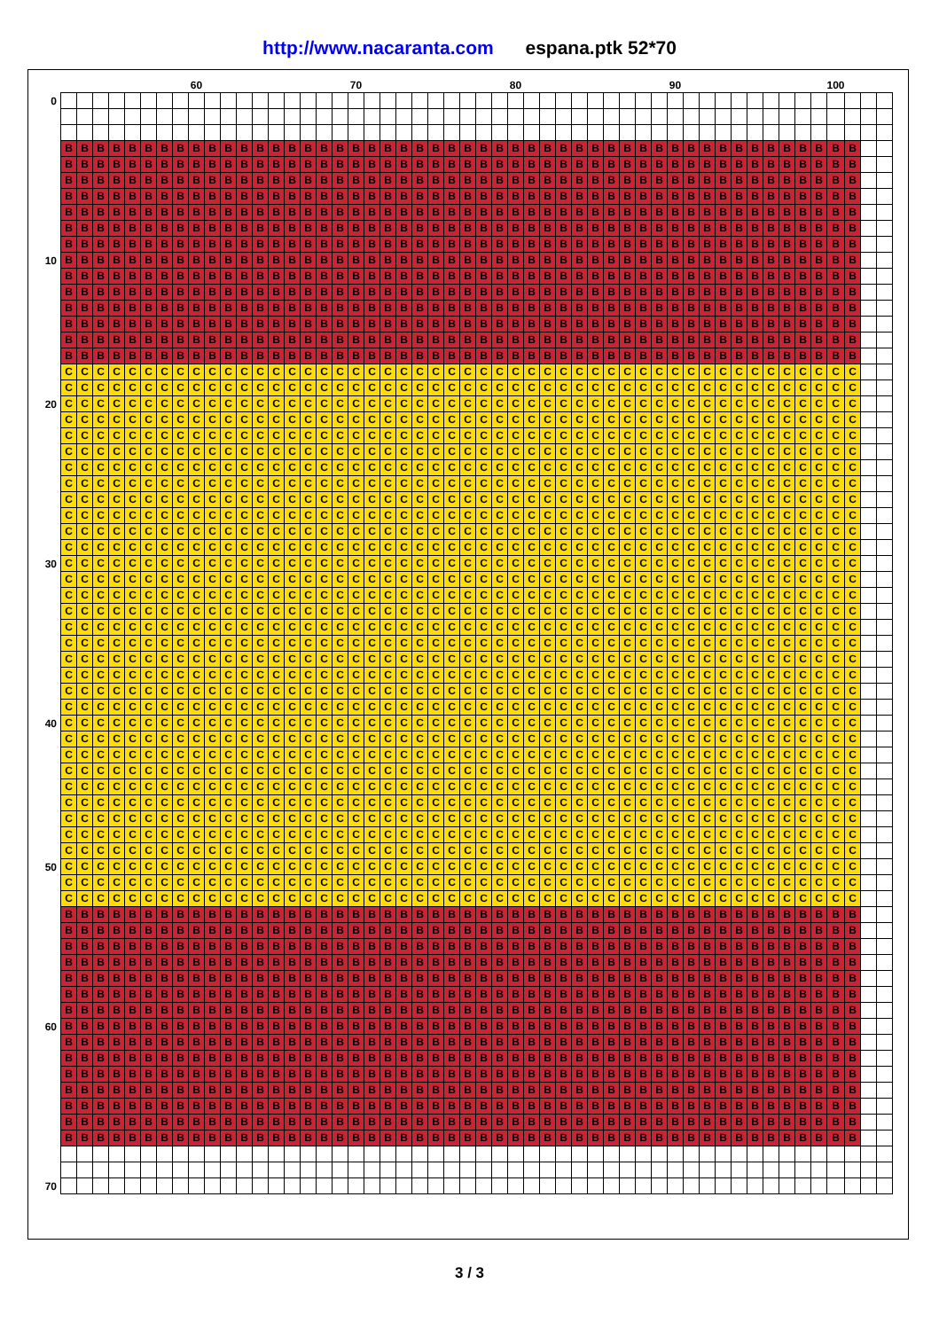http://www.nacaranta.com espana.ptk 52*70
| | | | | | | | | | 60 | | | | | | | | | | 70 | | | | | | | | | | 80 | | | | | | | | | | 90 | | | | | | | | | | 100 | | | |
| --- | --- | --- | --- | --- | --- | --- | --- | --- | --- | --- | --- | --- | --- | --- | --- | --- | --- | --- | --- | --- | --- | --- | --- | --- | --- | --- | --- | --- | --- | --- | --- | --- | --- | --- | --- | --- | --- | --- | --- | --- | --- | --- | --- | --- | --- | --- | --- | --- | --- | --- | --- | --- |
| 0 | | | | | | | | | | | | | | | | | | | | | | | | | | | | | | | | | | | | | | | | | | | | | | | | | | | | |
| | B | B | B | B | B | B | B | B | B | B | B | B | B | B | B | B | B | B | B | B | B | B | B | B | B | B | B | B | B | B | B | B | B | B | B | B | B | B | B | B | B | B | B | B | B | B | B | B | B | B | | |
| | B | B | B | B | B | B | B | B | B | B | B | B | B | B | B | B | B | B | B | B | B | B | B | B | B | B | B | B | B | B | B | B | B | B | B | B | B | B | B | B | B | B | B | B | B | B | B | B | B | B | | |
| | B | B | B | B | B | B | B | B | B | B | B | B | B | B | B | B | B | B | B | B | B | B | B | B | B | B | B | B | B | B | B | B | B | B | B | B | B | B | B | B | B | B | B | B | B | B | B | B | B | B | | |
| | B | B | B | B | B | B | B | B | B | B | B | B | B | B | B | B | B | B | B | B | B | B | B | B | B | B | B | B | B | B | B | B | B | B | B | B | B | B | B | B | B | B | B | B | B | B | B | B | B | B | | |
| | B | B | B | B | B | B | B | B | B | B | B | B | B | B | B | B | B | B | B | B | B | B | B | B | B | B | B | B | B | B | B | B | B | B | B | B | B | B | B | B | B | B | B | B | B | B | B | B | B | B | | |
| | B | B | B | B | B | B | B | B | B | B | B | B | B | B | B | B | B | B | B | B | B | B | B | B | B | B | B | B | B | B | B | B | B | B | B | B | B | B | B | B | B | B | B | B | B | B | B | B | B | B | | |
| | B | B | B | B | B | B | B | B | B | B | B | B | B | B | B | B | B | B | B | B | B | B | B | B | B | B | B | B | B | B | B | B | B | B | B | B | B | B | B | B | B | B | B | B | B | B | B | B | B | B | | |
| 10 | B | B | B | B | B | B | B | B | B | B | B | B | B | B | B | B | B | B | B | B | B | B | B | B | B | B | B | B | B | B | B | B | B | B | B | B | B | B | B | B | B | B | B | B | B | B | B | B | B | B | | |
| | B | B | B | B | B | B | B | B | B | B | B | B | B | B | B | B | B | B | B | B | B | B | B | B | B | B | B | B | B | B | B | B | B | B | B | B | B | B | B | B | B | B | B | B | B | B | B | B | B | B | | |
| | B | B | B | B | B | B | B | B | B | B | B | B | B | B | B | B | B | B | B | B | B | B | B | B | B | B | B | B | B | B | B | B | B | B | B | B | B | B | B | B | B | B | B | B | B | B | B | B | B | B | | |
| | B | B | B | B | B | B | B | B | B | B | B | B | B | B | B | B | B | B | B | B | B | B | B | B | B | B | B | B | B | B | B | B | B | B | B | B | B | B | B | B | B | B | B | B | B | B | B | B | B | B | | |
| | B | B | B | B | B | B | B | B | B | B | B | B | B | B | B | B | B | B | B | B | B | B | B | B | B | B | B | B | B | B | B | B | B | B | B | B | B | B | B | B | B | B | B | B | B | B | B | B | B | B | | |
| | B | B | B | B | B | B | B | B | B | B | B | B | B | B | B | B | B | B | B | B | B | B | B | B | B | B | B | B | B | B | B | B | B | B | B | B | B | B | B | B | B | B | B | B | B | B | B | B | B | B | | |
| | B | B | B | B | B | B | B | B | B | B | B | B | B | B | B | B | B | B | B | B | B | B | B | B | B | B | B | B | B | B | B | B | B | B | B | B | B | B | B | B | B | B | B | B | B | B | B | B | B | B | | |
| | C | C | C | C | C | C | C | C | C | C | C | C | C | C | C | C | C | C | C | C | C | C | C | C | C | C | C | C | C | C | C | C | C | C | C | C | C | C | C | C | C | C | C | C | C | C | C | C | C | C | | |
| | C | C | C | C | C | C | C | C | C | C | C | C | C | C | C | C | C | C | C | C | C | C | C | C | C | C | C | C | C | C | C | C | C | C | C | C | C | C | C | C | C | C | C | C | C | C | C | C | C | C | | |
| 20 | C | C | C | C | C | C | C | C | C | C | C | C | C | C | C | C | C | C | C | C | C | C | C | C | C | C | C | C | C | C | C | C | C | C | C | C | C | C | C | C | C | C | C | C | C | C | C | C | C | C | | |
| | C | C | C | C | C | C | C | C | C | C | C | C | C | C | C | C | C | C | C | C | C | C | C | C | C | C | C | C | C | C | C | C | C | C | C | C | C | C | C | C | C | C | C | C | C | C | C | C | C | C | | |
| | C | C | C | C | C | C | C | C | C | C | C | C | C | C | C | C | C | C | C | C | C | C | C | C | C | C | C | C | C | C | C | C | C | C | C | C | C | C | C | C | C | C | C | C | C | C | C | C | C | C | | |
| | C | C | C | C | C | C | C | C | C | C | C | C | C | C | C | C | C | C | C | C | C | C | C | C | C | C | C | C | C | C | C | C | C | C | C | C | C | C | C | C | C | C | C | C | C | C | C | C | C | C | | |
| | C | C | C | C | C | C | C | C | C | C | C | C | C | C | C | C | C | C | C | C | C | C | C | C | C | C | C | C | C | C | C | C | C | C | C | C | C | C | C | C | C | C | C | C | C | C | C | C | C | C | | |
| | C | C | C | C | C | C | C | C | C | C | C | C | C | C | C | C | C | C | C | C | C | C | C | C | C | C | C | C | C | C | C | C | C | C | C | C | C | C | C | C | C | C | C | C | C | C | C | C | C | C | | |
| | C | C | C | C | C | C | C | C | C | C | C | C | C | C | C | C | C | C | C | C | C | C | C | C | C | C | C | C | C | C | C | C | C | C | C | C | C | C | C | C | C | C | C | C | C | C | C | C | C | C | | |
| | C | C | C | C | C | C | C | C | C | C | C | C | C | C | C | C | C | C | C | C | C | C | C | C | C | C | C | C | C | C | C | C | C | C | C | C | C | C | C | C | C | C | C | C | C | C | C | C | C | C | | |
| | C | C | C | C | C | C | C | C | C | C | C | C | C | C | C | C | C | C | C | C | C | C | C | C | C | C | C | C | C | C | C | C | C | C | C | C | C | C | C | C | C | C | C | C | C | C | C | C | C | C | | |
| | C | C | C | C | C | C | C | C | C | C | C | C | C | C | C | C | C | C | C | C | C | C | C | C | C | C | C | C | C | C | C | C | C | C | C | C | C | C | C | C | C | C | C | C | C | C | C | C | C | C | | |
| 30 | C | C | C | C | C | C | C | C | C | C | C | C | C | C | C | C | C | C | C | C | C | C | C | C | C | C | C | C | C | C | C | C | C | C | C | C | C | C | C | C | C | C | C | C | C | C | C | C | C | C | | |
| | C | C | C | C | C | C | C | C | C | C | C | C | C | C | C | C | C | C | C | C | C | C | C | C | C | C | C | C | C | C | C | C | C | C | C | C | C | C | C | C | C | C | C | C | C | C | C | C | C | C | | |
| | C | C | C | C | C | C | C | C | C | C | C | C | C | C | C | C | C | C | C | C | C | C | C | C | C | C | C | C | C | C | C | C | C | C | C | C | C | C | C | C | C | C | C | C | C | C | C | C | C | C | | |
| | C | C | C | C | C | C | C | C | C | C | C | C | C | C | C | C | C | C | C | C | C | C | C | C | C | C | C | C | C | C | C | C | C | C | C | C | C | C | C | C | C | C | C | C | C | C | C | C | C | C | | |
| | C | C | C | C | C | C | C | C | C | C | C | C | C | C | C | C | C | C | C | C | C | C | C | C | C | C | C | C | C | C | C | C | C | C | C | C | C | C | C | C | C | C | C | C | C | C | C | C | C | C | | |
| | C | C | C | C | C | C | C | C | C | C | C | C | C | C | C | C | C | C | C | C | C | C | C | C | C | C | C | C | C | C | C | C | C | C | C | C | C | C | C | C | C | C | C | C | C | C | C | C | C | C | | |
| | C | C | C | C | C | C | C | C | C | C | C | C | C | C | C | C | C | C | C | C | C | C | C | C | C | C | C | C | C | C | C | C | C | C | C | C | C | C | C | C | C | C | C | C | C | C | C | C | C | C | | |
| | C | C | C | C | C | C | C | C | C | C | C | C | C | C | C | C | C | C | C | C | C | C | C | C | C | C | C | C | C | C | C | C | C | C | C | C | C | C | C | C | C | C | C | C | C | C | C | C | C | C | | |
| | C | C | C | C | C | C | C | C | C | C | C | C | C | C | C | C | C | C | C | C | C | C | C | C | C | C | C | C | C | C | C | C | C | C | C | C | C | C | C | C | C | C | C | C | C | C | C | C | C | C | | |
| | C | C | C | C | C | C | C | C | C | C | C | C | C | C | C | C | C | C | C | C | C | C | C | C | C | C | C | C | C | C | C | C | C | C | C | C | C | C | C | C | C | C | C | C | C | C | C | C | C | C | | |
| 40 | C | C | C | C | C | C | C | C | C | C | C | C | C | C | C | C | C | C | C | C | C | C | C | C | C | C | C | C | C | C | C | C | C | C | C | C | C | C | C | C | C | C | C | C | C | C | C | C | C | C | | |
| | C | C | C | C | C | C | C | C | C | C | C | C | C | C | C | C | C | C | C | C | C | C | C | C | C | C | C | C | C | C | C | C | C | C | C | C | C | C | C | C | C | C | C | C | C | C | C | C | C | C | | |
| | C | C | C | C | C | C | C | C | C | C | C | C | C | C | C | C | C | C | C | C | C | C | C | C | C | C | C | C | C | C | C | C | C | C | C | C | C | C | C | C | C | C | C | C | C | C | C | C | C | C | | |
| | C | C | C | C | C | C | C | C | C | C | C | C | C | C | C | C | C | C | C | C | C | C | C | C | C | C | C | C | C | C | C | C | C | C | C | C | C | C | C | C | C | C | C | C | C | C | C | C | C | C | | |
| | C | C | C | C | C | C | C | C | C | C | C | C | C | C | C | C | C | C | C | C | C | C | C | C | C | C | C | C | C | C | C | C | C | C | C | C | C | C | C | C | C | C | C | C | C | C | C | C | C | C | | |
| | C | C | C | C | C | C | C | C | C | C | C | C | C | C | C | C | C | C | C | C | C | C | C | C | C | C | C | C | C | C | C | C | C | C | C | C | C | C | C | C | C | C | C | C | C | C | C | C | C | C | | |
| | C | C | C | C | C | C | C | C | C | C | C | C | C | C | C | C | C | C | C | C | C | C | C | C | C | C | C | C | C | C | C | C | C | C | C | C | C | C | C | C | C | C | C | C | C | C | C | C | C | C | | |
| | C | C | C | C | C | C | C | C | C | C | C | C | C | C | C | C | C | C | C | C | C | C | C | C | C | C | C | C | C | C | C | C | C | C | C | C | C | C | C | C | C | C | C | C | C | C | C | C | C | C | | |
| | C | C | C | C | C | C | C | C | C | C | C | C | C | C | C | C | C | C | C | C | C | C | C | C | C | C | C | C | C | C | C | C | C | C | C | C | C | C | C | C | C | C | C | C | C | C | C | C | C | C | | |
| 50 | C | C | C | C | C | C | C | C | C | C | C | C | C | C | C | C | C | C | C | C | C | C | C | C | C | C | C | C | C | C | C | C | C | C | C | C | C | C | C | C | C | C | C | C | C | C | C | C | C | C | | |
| | C | C | C | C | C | C | C | C | C | C | C | C | C | C | C | C | C | C | C | C | C | C | C | C | C | C | C | C | C | C | C | C | C | C | C | C | C | C | C | C | C | C | C | C | C | C | C | C | C | C | | |
| | C | C | C | C | C | C | C | C | C | C | C | C | C | C | C | C | C | C | C | C | C | C | C | C | C | C | C | C | C | C | C | C | C | C | C | C | C | C | C | C | C | C | C | C | C | C | C | C | C | C | | |
| | B | B | B | B | B | B | B | B | B | B | B | B | B | B | B | B | B | B | B | B | B | B | B | B | B | B | B | B | B | B | B | B | B | B | B | B | B | B | B | B | B | B | B | B | B | B | B | B | B | B | | |
| | B | B | B | B | B | B | B | B | B | B | B | B | B | B | B | B | B | B | B | B | B | B | B | B | B | B | B | B | B | B | B | B | B | B | B | B | B | B | B | B | B | B | B | B | B | B | B | B | B | B | | |
| | B | B | B | B | B | B | B | B | B | B | B | B | B | B | B | B | B | B | B | B | B | B | B | B | B | B | B | B | B | B | B | B | B | B | B | B | B | B | B | B | B | B | B | B | B | B | B | B | B | B | | |
| | B | B | B | B | B | B | B | B | B | B | B | B | B | B | B | B | B | B | B | B | B | B | B | B | B | B | B | B | B | B | B | B | B | B | B | B | B | B | B | B | B | B | B | B | B | B | B | B | B | B | | |
| | B | B | B | B | B | B | B | B | B | B | B | B | B | B | B | B | B | B | B | B | B | B | B | B | B | B | B | B | B | B | B | B | B | B | B | B | B | B | B | B | B | B | B | B | B | B | B | B | B | B | | |
| | B | B | B | B | B | B | B | B | B | B | B | B | B | B | B | B | B | B | B | B | B | B | B | B | B | B | B | B | B | B | B | B | B | B | B | B | B | B | B | B | B | B | B | B | B | B | B | B | B | B | | |
| | B | B | B | B | B | B | B | B | B | B | B | B | B | B | B | B | B | B | B | B | B | B | B | B | B | B | B | B | B | B | B | B | B | B | B | B | B | B | B | B | B | B | B | B | B | B | B | B | B | B | | |
| 60 | B | B | B | B | B | B | B | B | B | B | B | B | B | B | B | B | B | B | B | B | B | B | B | B | B | B | B | B | B | B | B | B | B | B | B | B | B | B | B | B | B | B | B | B | B | B | B | B | B | B | | |
| | B | B | B | B | B | B | B | B | B | B | B | B | B | B | B | B | B | B | B | B | B | B | B | B | B | B | B | B | B | B | B | B | B | B | B | B | B | B | B | B | B | B | B | B | B | B | B | B | B | B | | |
| | B | B | B | B | B | B | B | B | B | B | B | B | B | B | B | B | B | B | B | B | B | B | B | B | B | B | B | B | B | B | B | B | B | B | B | B | B | B | B | B | B | B | B | B | B | B | B | B | B | B | | |
| | B | B | B | B | B | B | B | B | B | B | B | B | B | B | B | B | B | B | B | B | B | B | B | B | B | B | B | B | B | B | B | B | B | B | B | B | B | B | B | B | B | B | B | B | B | B | B | B | B | B | | |
| | B | B | B | B | B | B | B | B | B | B | B | B | B | B | B | B | B | B | B | B | B | B | B | B | B | B | B | B | B | B | B | B | B | B | B | B | B | B | B | B | B | B | B | B | B | B | B | B | B | B | | |
| | B | B | B | B | B | B | B | B | B | B | B | B | B | B | B | B | B | B | B | B | B | B | B | B | B | B | B | B | B | B | B | B | B | B | B | B | B | B | B | B | B | B | B | B | B | B | B | B | B | B | | |
| | B | B | B | B | B | B | B | B | B | B | B | B | B | B | B | B | B | B | B | B | B | B | B | B | B | B | B | B | B | B | B | B | B | B | B | B | B | B | B | B | B | B | B | B | B | B | B | B | B | B | | |
| | B | B | B | B | B | B | B | B | B | B | B | B | B | B | B | B | B | B | B | B | B | B | B | B | B | B | B | B | B | B | B | B | B | B | B | B | B | B | B | B | B | B | B | B | B | B | B | B | B | B | | |
| 70 | | | | | | | | | | | | | | | | | | | | | | | | | | | | | | | | | | | | | | | | | | | | | | | | | | | | |
3 / 3